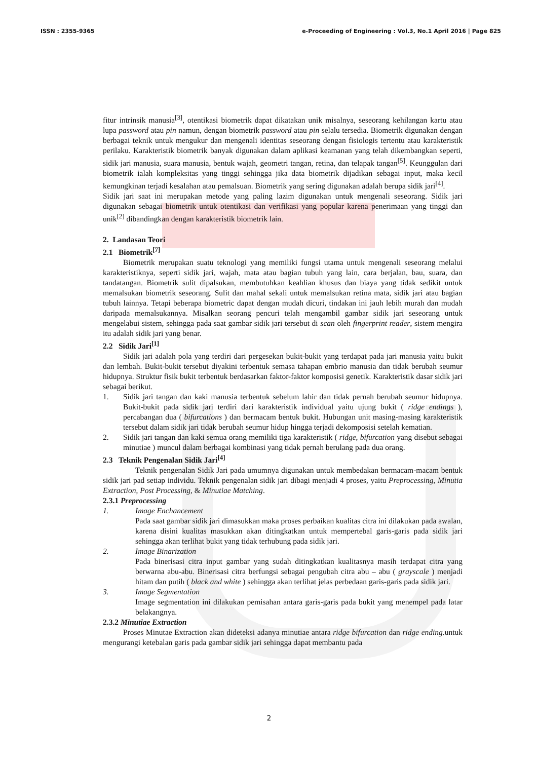ISSN : 2355-9365 e-Proceeding of Engineering : Vol.3, No.1 April 2016 | Page 825
fitur intrinsik manusia<sup>[3]</sup>, otentikasi biometrik dapat dikatakan unik misalnya, seseorang kehilangan kartu atau lupa password atau pin namun, dengan biometrik password atau pin selalu tersedia. Biometrik digunakan dengan berbagai teknik untuk mengukur dan mengenali identitas seseorang dengan fisiologis tertentu atau karakteristik perilaku. Karakteristik biometrik banyak digunakan dalam aplikasi keamanan yang telah dikembangkan seperti, sidik jari manusia, suara manusia, bentuk wajah, geometri tangan, retina, dan telapak tangan<sup>[5]</sup>. Keunggulan dari biometrik ialah kompleksitas yang tinggi sehingga jika data biometrik dijadikan sebagai input, maka kecil kemungkinan terjadi kesalahan atau pemalsuan. Biometrik yang sering digunakan adalah berupa sidik jari<sup>[4]</sup>.
Sidik jari saat ini merupakan metode yang paling lazim digunakan untuk mengenali seseorang. Sidik jari digunakan sebagai biometrik untuk otentikasi dan verifikasi yang popular karena penerimaan yang tinggi dan unik<sup>[2]</sup> dibandingkan dengan karakteristik biometrik lain.
2. Landasan Teori
2.1 Biometrik<sup>[7]</sup>
Biometrik merupakan suatu teknologi yang memiliki fungsi utama untuk mengenali seseorang melalui karakteristiknya, seperti sidik jari, wajah, mata atau bagian tubuh yang lain, cara berjalan, bau, suara, dan tandatangan. Biometrik sulit dipalsukan, membutuhkan keahlian khusus dan biaya yang tidak sedikit untuk memalsukan biometrik seseorang. Sulit dan mahal sekali untuk memalsukan retina mata, sidik jari atau bagian tubuh lainnya. Tetapi beberapa biometric dapat dengan mudah dicuri, tindakan ini jauh lebih murah dan mudah daripada memalsukannya. Misalkan seorang pencuri telah mengambil gambar sidik jari seseorang untuk mengelabui sistem, sehingga pada saat gambar sidik jari tersebut di scan oleh fingerprint reader, sistem mengira itu adalah sidik jari yang benar.
2.2 Sidik Jari<sup>[1]</sup>
Sidik jari adalah pola yang terdiri dari pergesekan bukit-bukit yang terdapat pada jari manusia yaitu bukit dan lembah. Bukit-bukit tersebut diyakini terbentuk semasa tahapan embrio manusia dan tidak berubah seumur hidupnya. Struktur fisik bukit terbentuk berdasarkan faktor-faktor komposisi genetik. Karakteristik dasar sidik jari sebagai berikut.
1. Sidik jari tangan dan kaki manusia terbentuk sebelum lahir dan tidak pernah berubah seumur hidupnya. Bukit-bukit pada sidik jari terdiri dari karakteristik individual yaitu ujung bukit ( ridge endings ), percabangan dua ( bifurcations ) dan bermacam bentuk bukit. Hubungan unit masing-masing karakteristik tersebut dalam sidik jari tidak berubah seumur hidup hingga terjadi dekomposisi setelah kematian.
2. Sidik jari tangan dan kaki semua orang memiliki tiga karakteristik ( ridge, bifurcation yang disebut sebagai minutiae ) muncul dalam berbagai kombinasi yang tidak pernah berulang pada dua orang.
2.3 Teknik Pengenalan Sidik Jari<sup>[4]</sup>
Teknik pengenalan Sidik Jari pada umumnya digunakan untuk membedakan bermacam-macam bentuk sidik jari pad setiap individu. Teknik pengenalan sidik jari dibagi menjadi 4 proses, yaitu Preprocessing, Minutia Extraction, Post Processing, & Minutiae Matching.
2.3.1 Preprocessing
1. Image Enchancement
Pada saat gambar sidik jari dimasukkan maka proses perbaikan kualitas citra ini dilakukan pada awalan, karena disini kualitas masukkan akan ditingkatkan untuk mempertebal garis-garis pada sidik jari sehingga akan terlihat bukit yang tidak terhubung pada sidik jari.
2. Image Binarization
Pada binerisasi citra input gambar yang sudah ditingkatkan kualitasnya masih terdapat citra yang berwarna abu-abu. Binerisasi citra berfungsi sebagai pengubah citra abu – abu ( grayscale ) menjadi hitam dan putih ( black and white ) sehingga akan terlihat jelas perbedaan garis-garis pada sidik jari.
3. Image Segmentation
Image segmentation ini dilakukan pemisahan antara garis-garis pada bukit yang menempel pada latar belakangnya.
2.3.2 Minutiae Extraction
Proses Minutae Extraction akan dideteksi adanya minutiae antara ridge bifurcation dan ridge ending.untuk mengurangi ketebalan garis pada gambar sidik jari sehingga dapat membantu pada
2